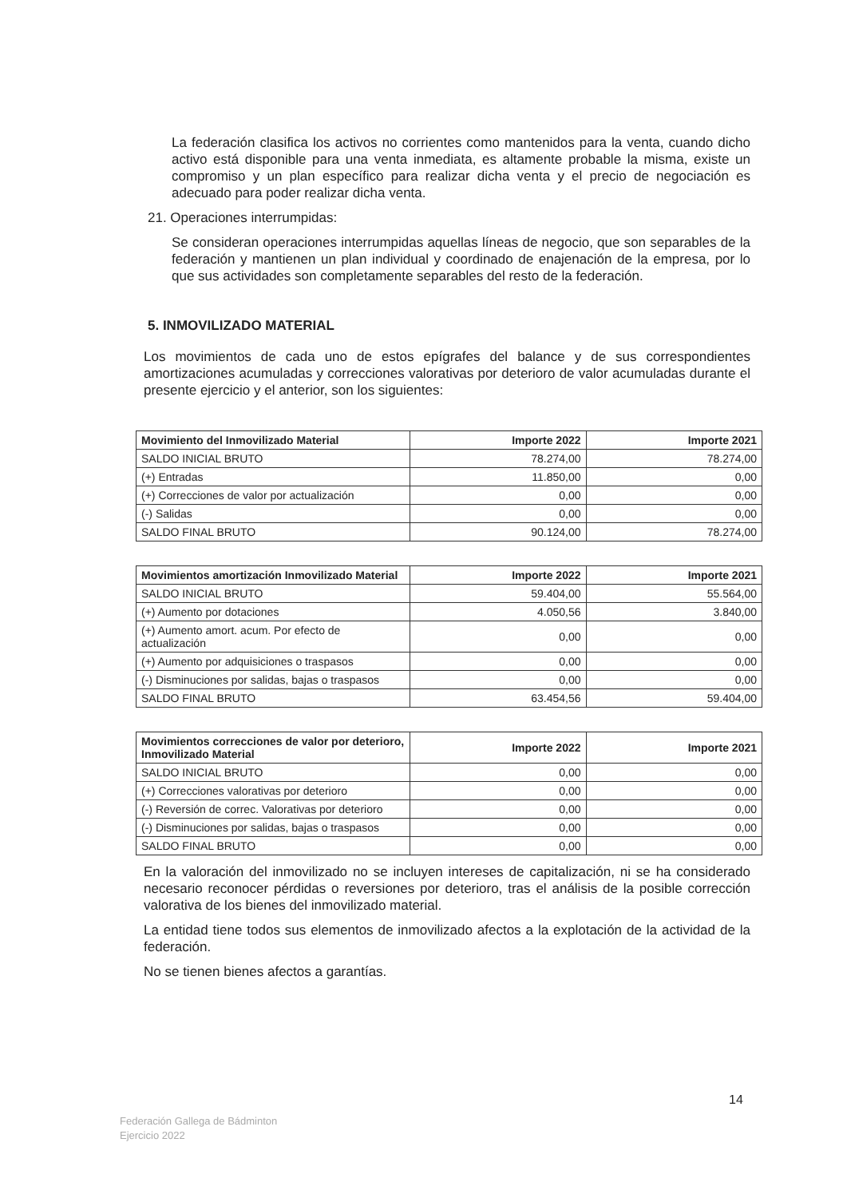La federación clasifica los activos no corrientes como mantenidos para la venta, cuando dicho activo está disponible para una venta inmediata, es altamente probable la misma, existe un compromiso y un plan específico para realizar dicha venta y el precio de negociación es adecuado para poder realizar dicha venta.
21. Operaciones interrumpidas:
Se consideran operaciones interrumpidas aquellas líneas de negocio, que son separables de la federación y mantienen un plan individual y coordinado de enajenación de la empresa, por lo que sus actividades son completamente separables del resto de la federación.
5. INMOVILIZADO MATERIAL
Los movimientos de cada uno de estos epígrafes del balance y de sus correspondientes amortizaciones acumuladas y correcciones valorativas por deterioro de valor acumuladas durante el presente ejercicio y el anterior, son los siguientes:
| Movimiento del Inmovilizado Material | Importe 2022 | Importe 2021 |
| --- | --- | --- |
| SALDO INICIAL BRUTO | 78.274,00 | 78.274,00 |
| (+) Entradas | 11.850,00 | 0,00 |
| (+) Correcciones de valor por actualización | 0,00 | 0,00 |
| (-) Salidas | 0,00 | 0,00 |
| SALDO FINAL BRUTO | 90.124,00 | 78.274,00 |
| Movimientos amortización Inmovilizado Material | Importe 2022 | Importe 2021 |
| --- | --- | --- |
| SALDO INICIAL BRUTO | 59.404,00 | 55.564,00 |
| (+) Aumento por dotaciones | 4.050,56 | 3.840,00 |
| (+) Aumento amort. acum. Por efecto de actualización | 0,00 | 0,00 |
| (+) Aumento por adquisiciones o traspasos | 0,00 | 0,00 |
| (-) Disminuciones por salidas, bajas o traspasos | 0,00 | 0,00 |
| SALDO FINAL BRUTO | 63.454,56 | 59.404,00 |
| Movimientos correcciones de valor por deterioro, Inmovilizado Material | Importe 2022 | Importe 2021 |
| --- | --- | --- |
| SALDO INICIAL BRUTO | 0,00 | 0,00 |
| (+) Correcciones valorativas por deterioro | 0,00 | 0,00 |
| (-) Reversión de correc. Valorativas por deterioro | 0,00 | 0,00 |
| (-) Disminuciones por salidas, bajas o traspasos | 0,00 | 0,00 |
| SALDO FINAL BRUTO | 0,00 | 0,00 |
En la valoración del inmovilizado no se incluyen intereses de capitalización, ni se ha considerado necesario reconocer pérdidas o reversiones por deterioro, tras el análisis de la posible corrección valorativa de los bienes del inmovilizado material.
La entidad tiene todos sus elementos de inmovilizado afectos a la explotación de la actividad de la federación.
No se tienen bienes afectos a garantías.
14
Federación Gallega de Bádminton
Ejercicio 2022